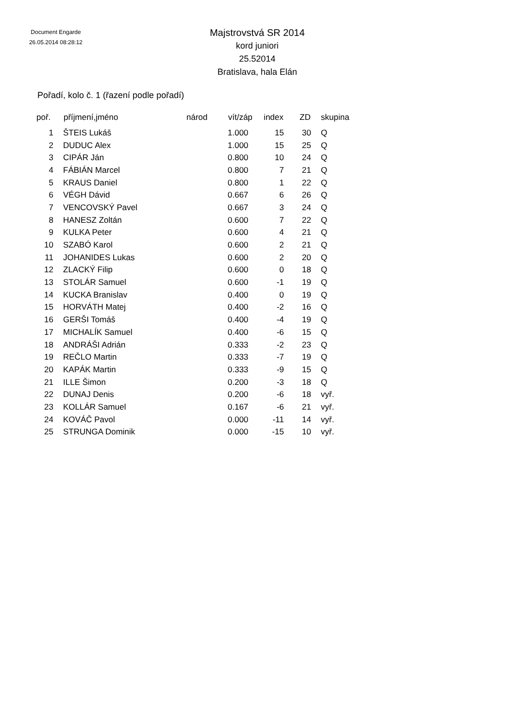Document Engarde
26.05.2014 08:28:12
Majstrovstvá SR 2014
kord juniori
25.52014
Bratislava, hala Elán
Pořadí, kolo č. 1 (řazení podle pořadí)
| poř. | příjmení,jméno | národ | vít/záp | index | ZD | skupina |
| --- | --- | --- | --- | --- | --- | --- |
| 1 | ŠTEIS Lukáš | | 1.000 | 15 | 30 | Q |
| 2 | DUDUC Alex | | 1.000 | 15 | 25 | Q |
| 3 | CIPÁR Ján | | 0.800 | 10 | 24 | Q |
| 4 | FÁBIÁN Marcel | | 0.800 | 7 | 21 | Q |
| 5 | KRAUS Daniel | | 0.800 | 1 | 22 | Q |
| 6 | VÉGH Dávid | | 0.667 | 6 | 26 | Q |
| 7 | VENCOVSKÝ Pavel | | 0.667 | 3 | 24 | Q |
| 8 | HANESZ Zoltán | | 0.600 | 7 | 22 | Q |
| 9 | KULKA Peter | | 0.600 | 4 | 21 | Q |
| 10 | SZABÓ Karol | | 0.600 | 2 | 21 | Q |
| 11 | JOHANIDES Lukas | | 0.600 | 2 | 20 | Q |
| 12 | ZLACKÝ Filip | | 0.600 | 0 | 18 | Q |
| 13 | STOLÁR Samuel | | 0.600 | -1 | 19 | Q |
| 14 | KUCKA Branislav | | 0.400 | 0 | 19 | Q |
| 15 | HORVÁTH Matej | | 0.400 | -2 | 16 | Q |
| 16 | GERŠI Tomáš | | 0.400 | -4 | 19 | Q |
| 17 | MICHALÍK Samuel | | 0.400 | -6 | 15 | Q |
| 18 | ANDRÁŠI Adrián | | 0.333 | -2 | 23 | Q |
| 19 | REČLO Martin | | 0.333 | -7 | 19 | Q |
| 20 | KAPÁK Martin | | 0.333 | -9 | 15 | Q |
| 21 | ILLE Šimon | | 0.200 | -3 | 18 | Q |
| 22 | DUNAJ Denis | | 0.200 | -6 | 18 | vyř. |
| 23 | KOLLÁR Samuel | | 0.167 | -6 | 21 | vyř. |
| 24 | KOVÁČ Pavol | | 0.000 | -11 | 14 | vyř. |
| 25 | STRUNGA Dominik | | 0.000 | -15 | 10 | vyř. |